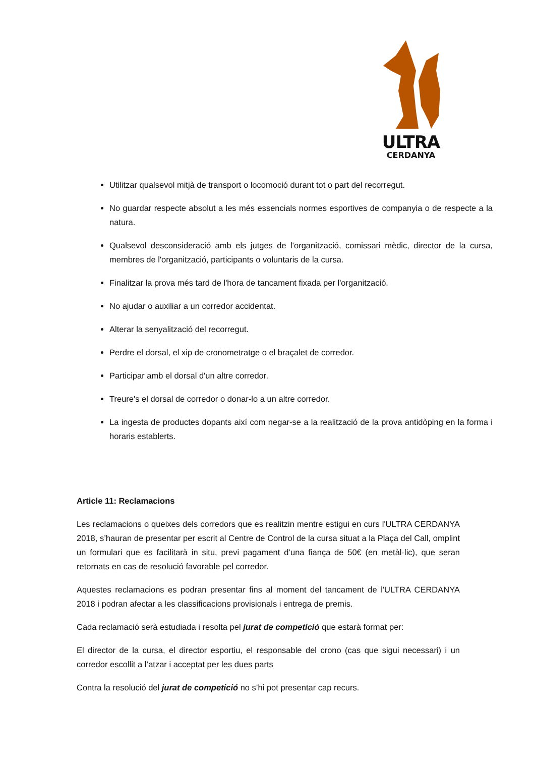ULTRA
CERDANYA
Utilitzar qualsevol mitjà de transport o locomoció durant tot o part del recorregut.
No guardar respecte absolut a les més essencials normes esportives de companyia o de respecte a la natura.
Qualsevol desconsideració amb els jutges de l'organització, comissari mèdic, director de la cursa, membres de l'organització, participants o voluntaris de la cursa.
Finalitzar la prova més tard de l'hora de tancament fixada per l'organització.
No ajudar o auxiliar a un corredor accidentat.
Alterar la senyalització del recorregut.
Perdre el dorsal, el xip de cronometratge o el braçalet de corredor.
Participar amb el dorsal d'un altre corredor.
Treure's el dorsal de corredor o donar-lo a un altre corredor.
La ingesta de productes dopants així com negar-se a la realització de la prova antidòping en la forma i horaris establerts.
Article 11: Reclamacions
Les reclamacions o queixes dels corredors que es realitzin mentre estigui en curs l'ULTRA CERDANYA 2018, s’hauran de presentar per escrit al Centre de Control de la cursa situat a la Plaça del Call, omplint un formulari que es facilitarà in situ, previ pagament d’una fiança de 50€ (en metàl·lic), que seran retornats en cas de resolució favorable pel corredor.
Aquestes reclamacions es podran presentar fins al moment del tancament de l'ULTRA CERDANYA 2018 i podran afectar a les classificacions provisionals i entrega de premis.
Cada reclamació serà estudiada i resolta pel jurat de competició que estarà format per:
El director de la cursa, el director esportiu, el responsable del crono (cas que sigui necessari) i un corredor escollit a l’atzar i acceptat per les dues parts
Contra la resolució del jurat de competició no s’hi pot presentar cap recurs.